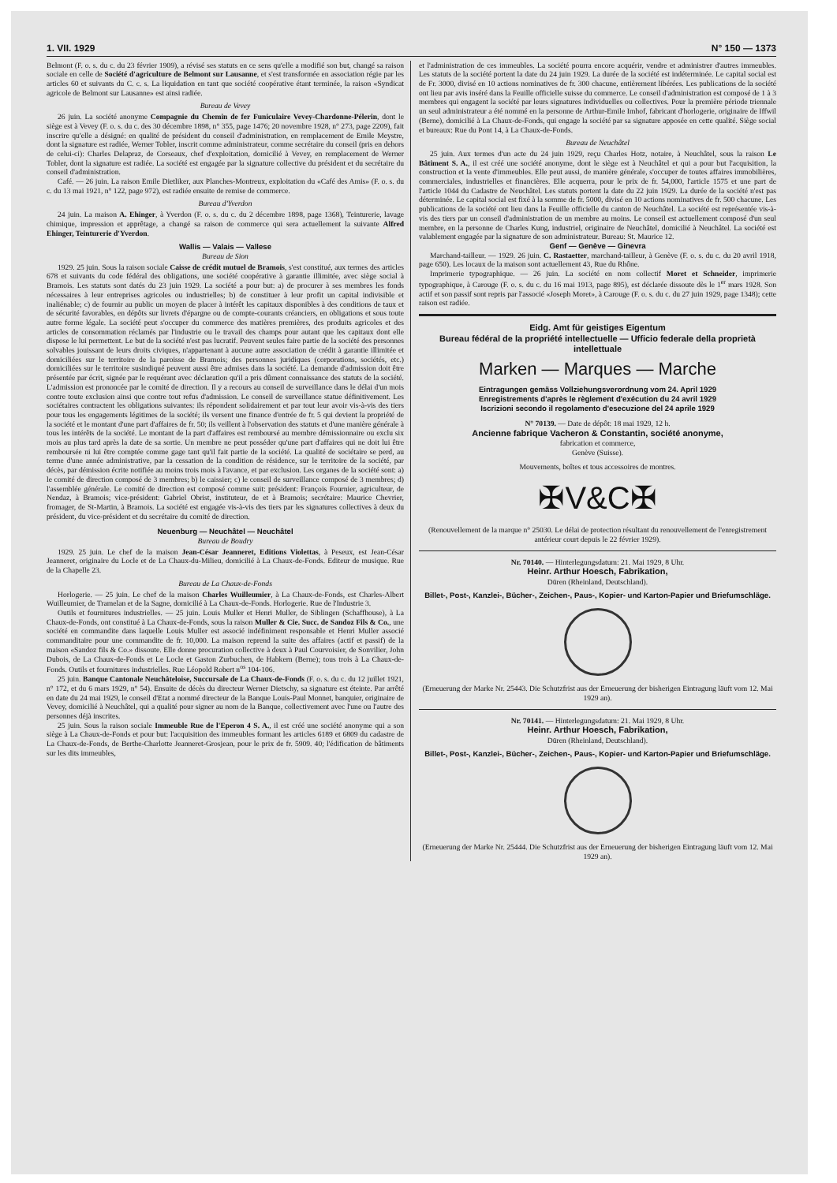1. VII. 1929 N° 150 — 1373
Belmont (F. o. s. du c. du 23 février 1909), a révisé ses statuts en ce sens qu'elle a modifié son but, changé sa raison sociale en celle de Société d'agriculture de Belmont sur Lausanne, et s'est transformée en association régie par les articles 60 et suivants du C. c. s. La liquidation en tant que société coopérative étant terminée, la raison «Syndicat agricole de Belmont sur Lausanne» est ainsi radiée.
Bureau de Vevey
26 juin. La société anonyme Compagnie du Chemin de fer Funiculaire Vevey-Chardonne-Pélerin, dont le siège est à Vevey (F. o. s. du c. des 30 décembre 1898, n° 355, page 1476; 20 novembre 1928, n° 273, page 2209), fait inscrire qu'elle a désigné: en qualité de président du conseil d'administration, en remplacement de Emile Meystre, dont la signature est radiée, Werner Tobler, inscrit comme administrateur, comme secrétaire du conseil (pris en dehors de celui-ci): Charles Delapraz, de Corseaux, chef d'exploitation, domicilié à Vevey, en remplacement de Werner Tobler, dont la signature est radiée. La société est engagée par la signature collective du président et du secrétaire du conseil d'administration.
Café. — 26 juin. La raison Emile Dietliker, aux Planches-Montreux, exploitation du «Café des Amis» (F. o. s. du c. du 13 mai 1921, n° 122, page 972), est radiée ensuite de remise de commerce.
Bureau d'Yverdon
24 juin. La maison A. Ehinger, à Yverdon (F. o. s. du c. du 2 décembre 1898, page 1368), Teinturerie, lavage chimique, impression et apprêtage, a changé sa raison de commerce qui sera actuellement la suivante Alfred Ehinger, Teinturerie d'Yverdon.
Wallis — Valais — Vallese
Bureau de Sion
1929. 25 juin. Sous la raison sociale Caisse de crédit mutuel de Bramois, s'est constitué, aux termes des articles 678 et suivants du code fédéral des obligations, une société coopérative à garantie illimitée, avec siège social à Bramois. Les statuts sont datés du 23 juin 1929. La société a pour but: a) de procurer à ses membres les fonds nécessaires à leur entreprises agricoles ou industrielles; b) de constituer à leur profit un capital indivisible et inaliénable; c) de fournir au public un moyen de placer à intérêt les capitaux disponibles à des conditions de taux et de sécurité favorables, en dépôts sur livrets d'épargne ou de compte-courants créanciers, en obligations et sous toute autre forme légale. La société peut s'occuper du commerce des matières premières, des produits agricoles et des articles de consommation réclamés par l'industrie ou le travail des champs pour autant que les capitaux dont elle dispose le lui permettent. Le but de la société n'est pas lucratif. Peuvent seules faire partie de la société des personnes solvables jouissant de leurs droits civiques, n'appartenant à aucune autre association de crédit à garantie illimitée et domiciliées sur le territoire de la paroisse de Bramois; des personnes juridiques (corporations, sociétés, etc.) domiciliées sur le territoire susindiqué peuvent aussi être admises dans la société. La demande d'admission doit être présentée par écrit, signée par le requérant avec déclaration qu'il a pris dûment connaissance des statuts de la société. L'admission est prononcée par le comité de direction. Il y a recours au conseil de surveillance dans le délai d'un mois contre toute exclusion ainsi que contre tout refus d'admission. Le conseil de surveillance statue définitivement. Les sociétaires contractent les obligations suivantes: ils répondent solidairement et par tout leur avoir vis-à-vis des tiers pour tous les engagements légitimes de la société; ils versent une finance d'entrée de fr. 5 qui devient la propriété de la société et le montant d'une part d'affaires de fr. 50; ils veillent à l'observation des statuts et d'une manière générale à tous les intérêts de la société. Le montant de la part d'affaires est remboursé au membre démissionnaire ou exclu six mois au plus tard après la date de sa sortie. Un membre ne peut posséder qu'une part d'affaires qui ne doit lui être remboursée ni lui être comptée comme gage tant qu'il fait partie de la société. La qualité de sociétaire se perd, au terme d'une année administrative, par la cessation de la condition de résidence, sur le territoire de la société, par décès, par démission écrite notifiée au moins trois mois à l'avance, et par exclusion. Les organes de la société sont: a) le comité de direction composé de 3 membres; b) le caissier; c) le conseil de surveillance composé de 3 membres; d) l'assemblée générale. Le comité de direction est composé comme suit: président: François Fournier, agriculteur, de Nendaz, à Bramois; vice-président: Gabriel Obrist, instituteur, de et à Bramois; secrétaire: Maurice Chevrier, fromager, de St-Martin, à Bramois. La société est engagée vis-à-vis des tiers par les signatures collectives à deux du président, du vice-président et du secrétaire du comité de direction.
Neuenburg — Neuchâtel — Neuchâtel
Bureau de Boudry
1929. 25 juin. Le chef de la maison Jean-César Jeanneret, Editions Violettas, à Peseux, est Jean-César Jeanneret, originaire du Locle et de La Chaux-du-Milieu, domicilié à La Chaux-de-Fonds. Editeur de musique. Rue de la Chapelle 23.
Bureau de La Chaux-de-Fonds
Horlogerie. — 25 juin. Le chef de la maison Charles Wuilleumier, à La Chaux-de-Fonds, est Charles-Albert Wuilleumier, de Tramelan et de la Sagne, domicilié à La Chaux-de-Fonds. Horlogerie. Rue de l'Industrie 3.
Outils et fournitures industrielles. — 25 juin. Louis Muller et Henri Muller, de Siblingen (Schaffhouse), à La Chaux-de-Fonds, ont constitué à La Chaux-de-Fonds, sous la raison Muller & Cie. Succ. de Sandoz Fils & Co., une société en commandite dans laquelle Louis Muller est associé indéfiniment responsable et Henri Muller associé commanditaire pour une commandite de fr. 10,000. La maison reprend la suite des affaires (actif et passif) de la maison «Sandoz fils & Co.» dissoute. Elle donne procuration collective à deux à Paul Courvoisier, de Sonvilier, John Dubois, de La Chaux-de-Fonds et Le Locle et Gaston Zurbuchen, de Habkern (Berne); tous trois à La Chaux-de-Fonds. Outils et fournitures industrielles. Rue Léopold Robert n<sup>os</sup> 104-106.
25 juin. Banque Cantonale Neuchâteloise, Succursale de La Chaux-de-Fonds (F. o. s. du c. du 12 juillet 1921, n° 172, et du 6 mars 1929, n° 54). Ensuite de décès du directeur Werner Dietschy, sa signature est éteinte. Par arrêté en date du 24 mai 1929, le conseil d'Etat a nommé directeur de la Banque Louis-Paul Monnet, banquier, originaire de Vevey, domicilié à Neuchâtel, qui a qualité pour signer au nom de la Banque, collectivement avec l'une ou l'autre des personnes déjà inscrites.
25 juin. Sous la raison sociale Immeuble Rue de l'Eperon 4 S. A., il est créé une société anonyme qui a son siège à La Chaux-de-Fonds et pour but: l'acquisition des immeubles formant les articles 6189 et 6809 du cadastre de La Chaux-de-Fonds, de Berthe-Charlotte Jeanneret-Grosjean, pour le prix de fr. 5909. 40; l'édification de bâtiments sur les dits immeubles,
et l'administration de ces immeubles. La société pourra encore acquérir, vendre et administrer d'autres immeubles. Les statuts de la société portent la date du 24 juin 1929. La durée de la société est indéterminée. Le capital social est de Fr. 3000, divisé en 10 actions nominatives de fr. 300 chacune, entièrement libérées. Les publications de la société ont lieu par avis inséré dans la Feuille officielle suisse du commerce. Le conseil d'administration est composé de 1 à 3 membres qui engagent la société par leurs signatures individuelles ou collectives. Pour la première période triennale un seul administrateur a été nommé en la personne de Arthur-Emile Imhof, fabricant d'horlogerie, originaire de Iffwil (Berne), domicilié à La Chaux-de-Fonds, qui engage la société par sa signature apposée en cette qualité. Siège social et bureaux: Rue du Pont 14, à La Chaux-de-Fonds.
Bureau de Neuchâtel
25 juin. Aux termes d'un acte du 24 juin 1929, reçu Charles Hotz, notaire, à Neuchâtel, sous la raison Le Bâtiment S. A., il est créé une société anonyme, dont le siège est à Neuchâtel et qui a pour but l'acquisition, la construction et la vente d'immeubles. Elle peut aussi, de manière générale, s'occuper de toutes affaires immobilières, commerciales, industrielles et financières. Elle acquerra, pour le prix de fr. 54,000, l'article 1575 et une part de l'article 1044 du Cadastre de Neuchâtel. Les statuts portent la date du 22 juin 1929. La durée de la société n'est pas déterminée. Le capital social est fixé à la somme de fr. 5000, divisé en 10 actions nominatives de fr. 500 chacune. Les publications de la société ont lieu dans la Feuille officielle du canton de Neuchâtel. La société est représentée vis-à-vis des tiers par un conseil d'administration de un membre au moins. Le conseil est actuellement composé d'un seul membre, en la personne de Charles Kung, industriel, originaire de Neuchâtel, domicilié à Neuchâtel. La société est valablement engagée par la signature de son administrateur. Bureau: St. Maurice 12.
Genf — Genève — Ginevra
Marchand-tailleur. — 1929. 26 juin. C. Rastaetter, marchand-tailleur, à Genève (F. o. s. du c. du 20 avril 1918, page 650). Les locaux de la maison sont actuellement 43, Rue du Rhône.
Imprimerie typographique. — 26 juin. La société en nom collectif Moret et Schneider, imprimerie typographique, à Carouge (F. o. s. du c. du 16 mai 1913, page 895), est déclarée dissoute dès le 1<sup>er</sup> mars 1928. Son actif et son passif sont repris par l'associé «Joseph Moret», à Carouge (F. o. s. du c. du 27 juin 1929, page 1348); cette raison est radiée.
Eidg. Amt für geistiges Eigentum
Bureau fédéral de la propriété intellectuelle — Ufficio federale della proprietà intellettuale
Marken — Marques — Marche
Eintragungen gemäss Vollziehungsverordnung vom 24. April 1929
Enregistrements d'après le règlement d'exécution du 24 avril 1929
Iscrizioni secondo il regolamento d'esecuzione del 24 aprile 1929
N° 70139. — Date de dépôt: 18 mai 1929, 12 h.
Ancienne fabrique Vacheron & Constantin, société anonyme,
fabrication et commerce,
Genève (Suisse).
Mouvements, boîtes et tous accessoires de montres.
✠V&C✠
(Renouvellement de la marque n° 25030. Le délai de protection résultant du renouvellement de l'enregistrement antérieur court depuis le 22 février 1929).
Nr. 70140. — Hinterlegungsdatum: 21. Mai 1929, 8 Uhr.
Heinr. Arthur Hoesch, Fabrikation,
Düren (Rheinland, Deutschland).
Billet-, Post-, Kanzlei-, Bücher-, Zeichen-, Paus-, Kopier- und Karton-Papier und Briefumschläge.
(Erneuerung der Marke Nr. 25443. Die Schutzfrist aus der Erneuerung der bisherigen Eintragung läuft vom 12. Mai 1929 an).
Nr. 70141. — Hinterlegungsdatum: 21. Mai 1929, 8 Uhr.
Heinr. Arthur Hoesch, Fabrikation,
Düren (Rheinland, Deutschland).
Billet-, Post-, Kanzlei-, Bücher-, Zeichen-, Paus-, Kopier- und Karton-Papier und Briefumschläge.
(Erneuerung der Marke Nr. 25444. Die Schutzfrist aus der Erneuerung der bisherigen Eintragung läuft vom 12. Mai 1929 an).